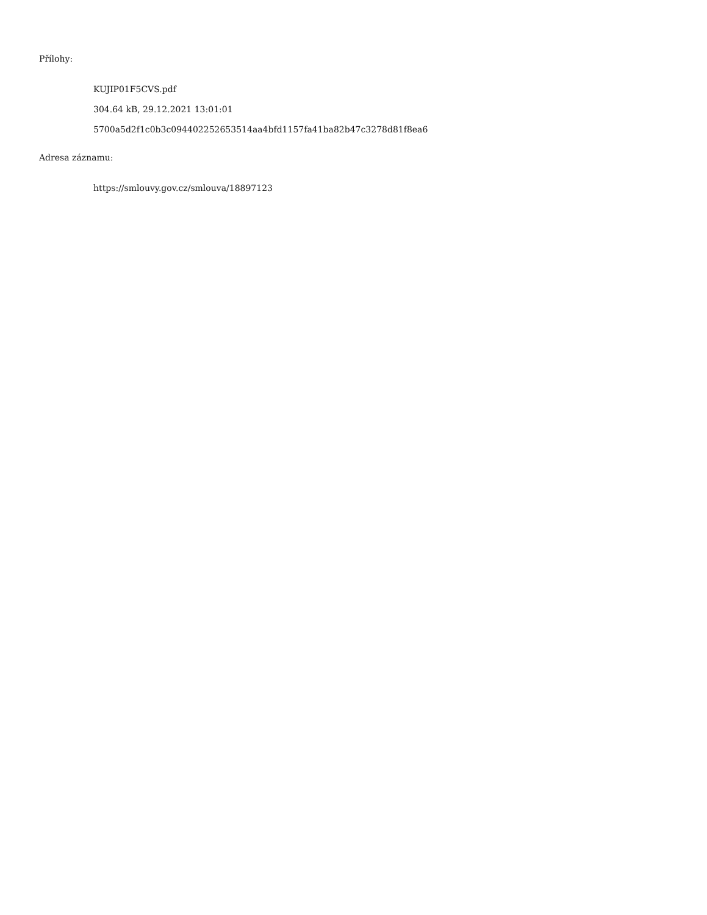Přílohy:
KUJIP01F5CVS.pdf
304.64 kB, 29.12.2021 13:01:01
5700a5d2f1c0b3c094402252653514aa4bfd1157fa41ba82b47c3278d81f8ea6
Adresa záznamu:
https://smlouvy.gov.cz/smlouva/18897123